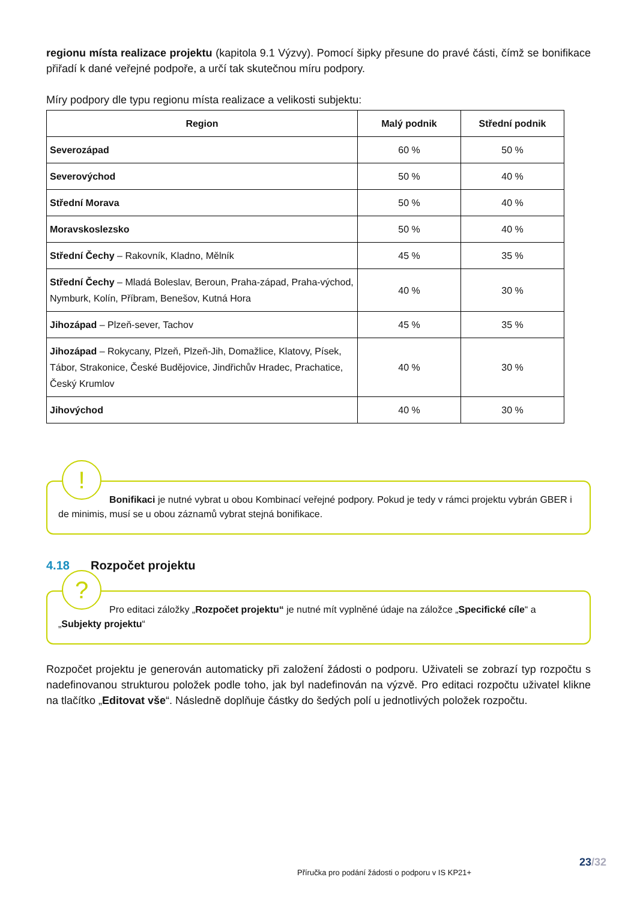regionu místa realizace projektu (kapitola 9.1 Výzvy). Pomocí šipky přesune do pravé části, čímž se bonifikace přiřadí k dané veřejné podpoře, a určí tak skutečnou míru podpory.
Míry podpory dle typu regionu místa realizace a velikosti subjektu:
| Region | Malý podnik | Střední podnik |
| --- | --- | --- |
| Severozápad | 60 % | 50 % |
| Severovýchod | 50 % | 40 % |
| Střední Morava | 50 % | 40 % |
| Moravskoslezsko | 50 % | 40 % |
| Střední Čechy – Rakovník, Kladno, Mělník | 45 % | 35 % |
| Střední Čechy – Mladá Boleslav, Beroun, Praha-západ, Praha-východ, Nymburk, Kolín, Příbram, Benešov, Kutná Hora | 40 % | 30 % |
| Jihozápad – Plzeň-sever, Tachov | 45 % | 35 % |
| Jihozápad – Rokycany, Plzeň, Plzeň-Jih, Domažlice, Klatovy, Písek, Tábor, Strakonice, České Budějovice, Jindřichův Hradec, Prachatice, Český Krumlov | 40 % | 30 % |
| Jihovýchod | 40 % | 30 % |
!
Bonifikaci je nutné vybrat u obou Kombinací veřejné podpory. Pokud je tedy v rámci projektu vybrán GBER i de minimis, musí se u obou záznamů vybrat stejná bonifikace.
4.18 Rozpočet projektu
?
Pro editaci záložky „Rozpočet projektu“ je nutné mít vyplněné údaje na záložce „Specifické cíle“ a „Subjekty projektu“
Rozpočet projektu je generován automaticky při založení žádosti o podporu. Uživateli se zobrazí typ rozpočtu s nadefinovanou strukturou položek podle toho, jak byl nadefinován na výzvě. Pro editaci rozpočtu uživatel klikne na tlačítko „Editovat vše“. Následně doplňuje částky do šedých polí u jednotlivých položek rozpočtu.
23/32
Příručka pro podání žádosti o podporu v IS KP21+